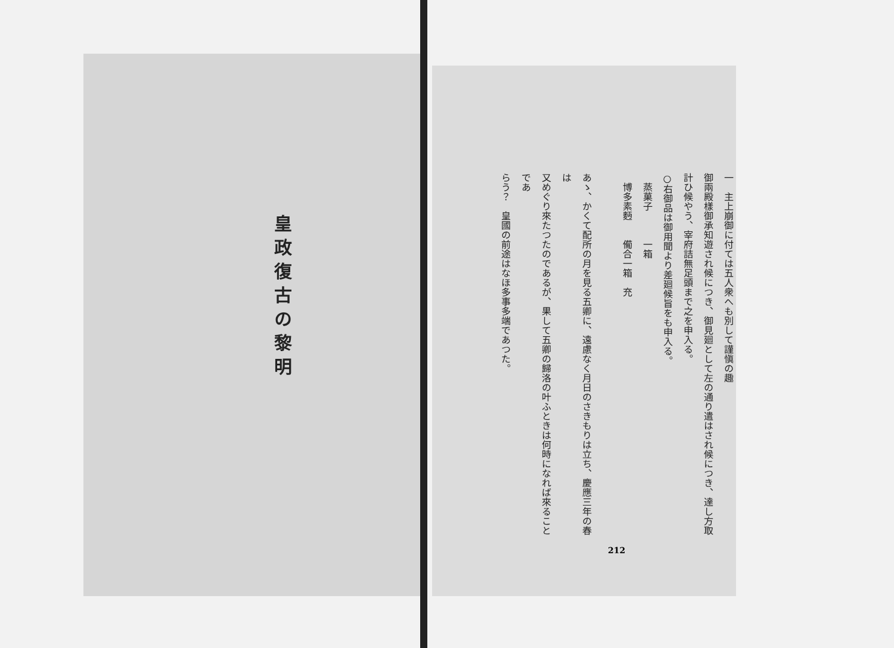皇政復古の黎明
一　主上崩御に付ては五人衆へも別して謹愼の趣
御兩殿樣御承知遊され候につき、御見廻として左の通り遣はされ候につき、達し方取
計ひ候やう、宰府詰無足頭まで之を申入る。
○右御品は御用聞より差廻候旨をも申入る。
　蒸菓子　　　一箱
　博多素麪　　僃合一箱　充
あゝ、かくて配所の月を見る五卿に、遠慮なく月日のさきもりは立ち、慶應三年の春は
又めぐり來たつたのであるが、果して五卿の歸洛の叶ふときは何時になれば來ることであ
らう？　皇國の前途はなほ多事多端であつた。
212